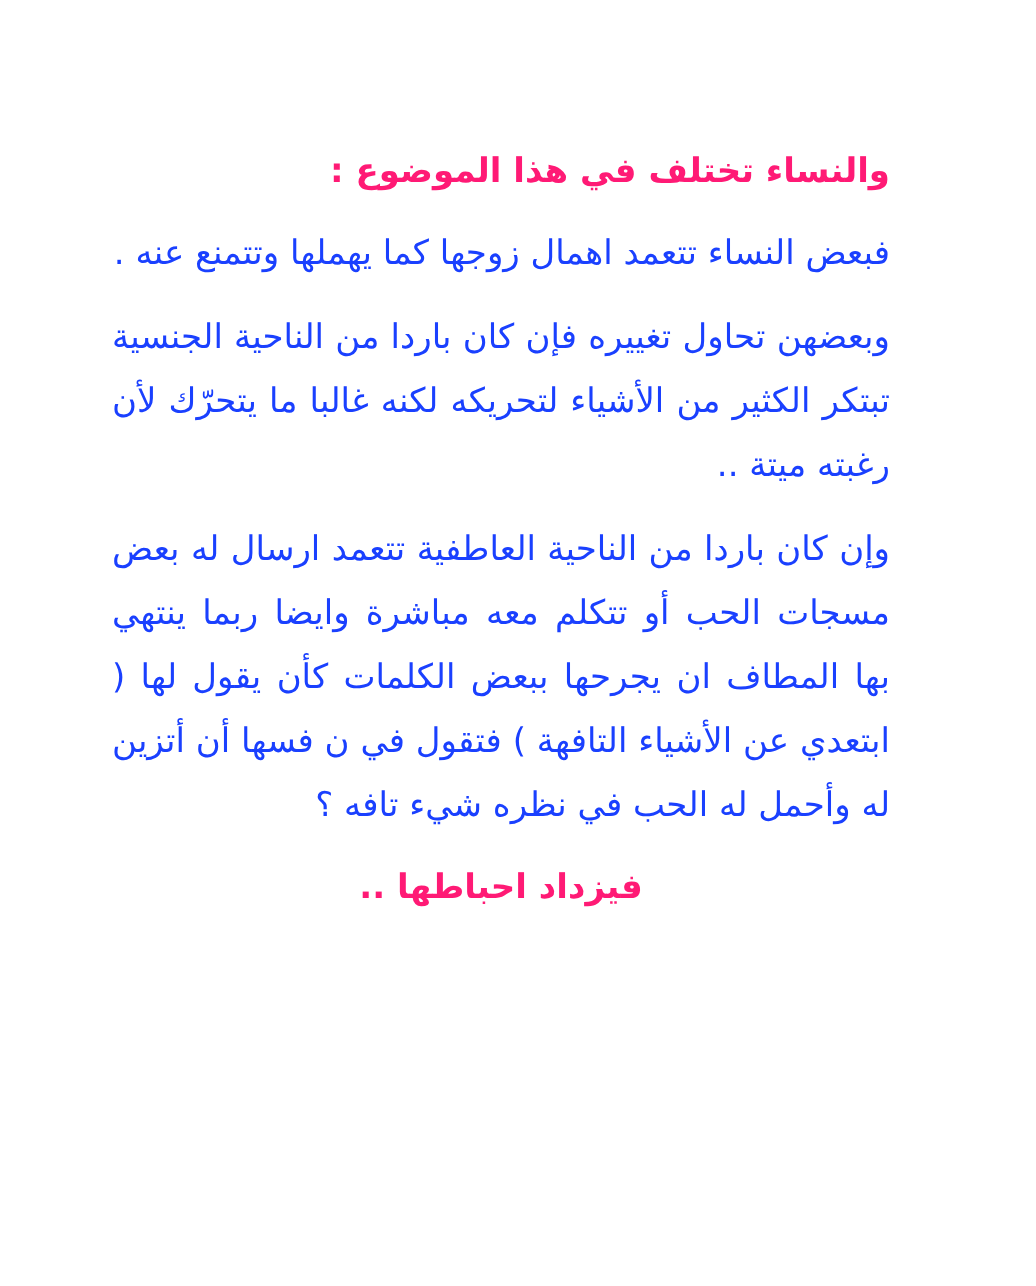والنساء تختلف في هذا الموضوع :
فبعض النساء تتعمد اهمال زوجها كما يهملها وتتمنع عنه .
وبعضهن تحاول تغييره فإن كان باردا من الناحية الجنسية تبتكر الكثير من الأشياء لتحريكه لكنه غالبا ما يتحرّك لأن رغبته ميتة ..
وإن كان باردا من الناحية العاطفية تتعمد ارسال له بعض مسجات الحب أو تتكلم معه مباشرة وايضا ربما ينتهي بها المطاف ان يجرحها ببعض الكلمات كأن يقول لها ( ابتعدي عن الأشياء التافهة ) فتقول في ن فسها أن أتزين له وأحمل له الحب في نظره شيء تافه ؟
فيزداد احباطها ..